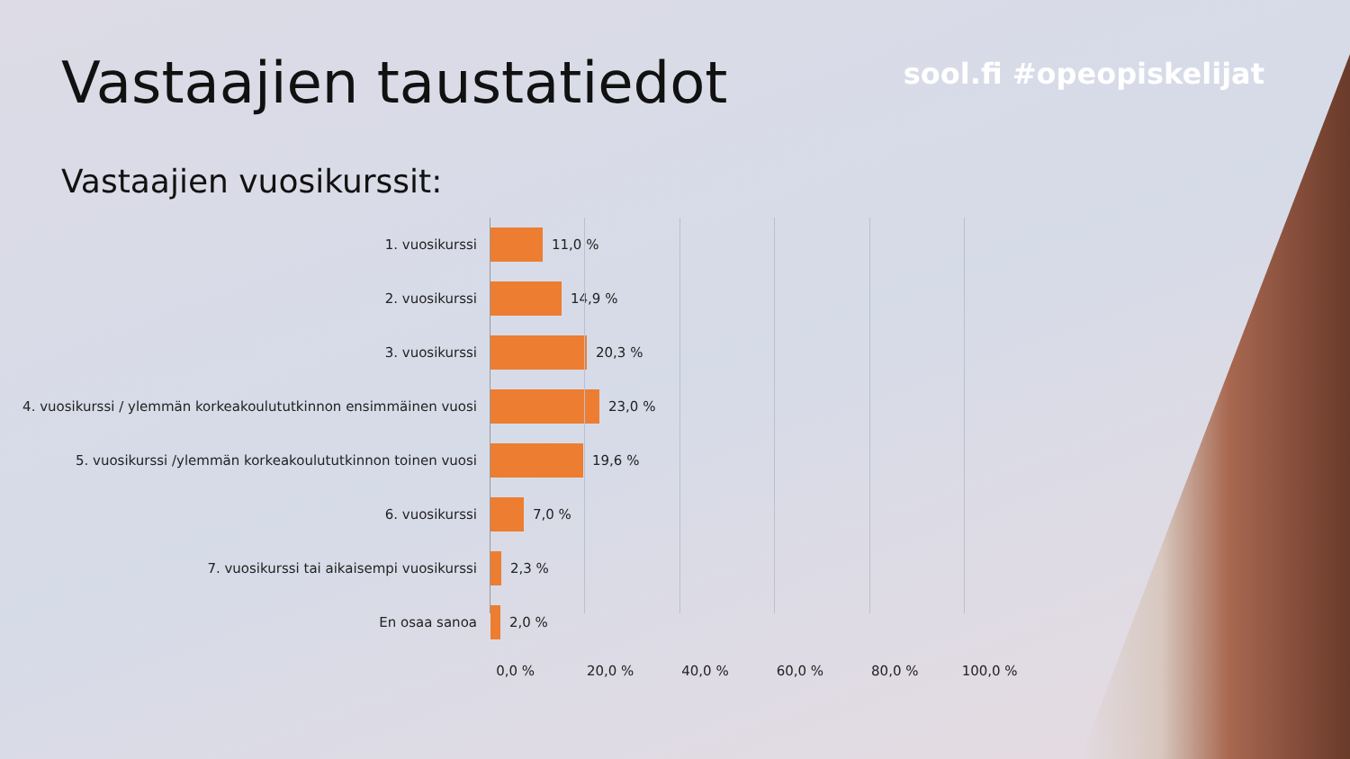Vastaajien taustatiedot
sool.fi #opeopiskelijat
Vastaajien vuosikurssit:
1. vuosikurssi 11,0 %
2. vuosikurssi 14,9 %
3. vuosikurssi 20,3 %
4. vuosikurssi / ylemmän korkeakoulututkinnon ensimmäinen vuosi
23,0 %
5. vuosikurssi /ylemmän korkeakoulututkinnon toinen vuosi 19,6 %
6. vuosikurssi 7,0 %
7. vuosikurssi tai aikaisempi vuosikurssi 2,3 %
En osaa sanoa 2,0 %
0,0 % 20,0 % 40,0 % 60,0 % 80,0 % 100,0 %